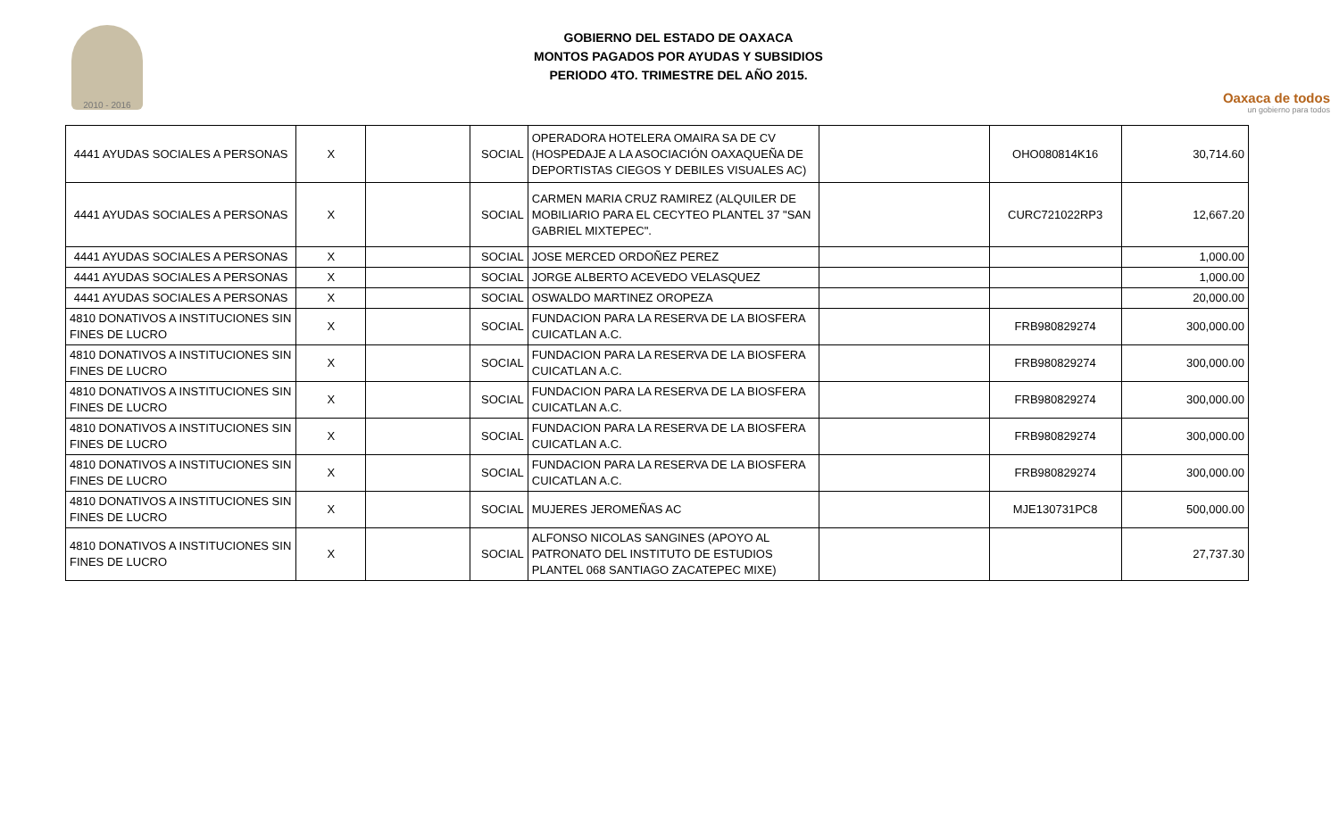2010 - 2016
GOBIERNO DEL ESTADO DE OAXACA
MONTOS PAGADOS POR AYUDAS Y SUBSIDIOS
PERIODO 4TO. TRIMESTRE DEL AÑO 2015.
Oaxaca de todos
un gobierno para todos
| 4441 AYUDAS SOCIALES A PERSONAS | X | | SOCIAL | OPERADORA HOTELERA OMAIRA SA DE CV (HOSPEDAJE A LA ASOCIACIÓN OAXAQUEÑA DE DEPORTISTAS CIEGOS Y DEBILES VISUALES AC) | | OHO080814K16 | 30,714.60 |
| 4441 AYUDAS SOCIALES A PERSONAS | X | | SOCIAL | CARMEN MARIA CRUZ RAMIREZ (ALQUILER DE MOBILIARIO PARA EL CECYTEO PLANTEL 37 "SAN GABRIEL MIXTEPEC". | | CURC721022RP3 | 12,667.20 |
| 4441 AYUDAS SOCIALES A PERSONAS | X | | SOCIAL | JOSE MERCED ORDOÑEZ PEREZ | | | 1,000.00 |
| 4441 AYUDAS SOCIALES A PERSONAS | X | | SOCIAL | JORGE ALBERTO ACEVEDO VELASQUEZ | | | 1,000.00 |
| 4441 AYUDAS SOCIALES A PERSONAS | X | | SOCIAL | OSWALDO MARTINEZ OROPEZA | | | 20,000.00 |
| 4810 DONATIVOS A INSTITUCIONES SIN FINES DE LUCRO | X | | SOCIAL | FUNDACION PARA LA RESERVA DE LA BIOSFERA CUICATLAN A.C. | | FRB980829274 | 300,000.00 |
| 4810 DONATIVOS A INSTITUCIONES SIN FINES DE LUCRO | X | | SOCIAL | FUNDACION PARA LA RESERVA DE LA BIOSFERA CUICATLAN A.C. | | FRB980829274 | 300,000.00 |
| 4810 DONATIVOS A INSTITUCIONES SIN FINES DE LUCRO | X | | SOCIAL | FUNDACION PARA LA RESERVA DE LA BIOSFERA CUICATLAN A.C. | | FRB980829274 | 300,000.00 |
| 4810 DONATIVOS A INSTITUCIONES SIN FINES DE LUCRO | X | | SOCIAL | FUNDACION PARA LA RESERVA DE LA BIOSFERA CUICATLAN A.C. | | FRB980829274 | 300,000.00 |
| 4810 DONATIVOS A INSTITUCIONES SIN FINES DE LUCRO | X | | SOCIAL | FUNDACION PARA LA RESERVA DE LA BIOSFERA CUICATLAN A.C. | | FRB980829274 | 300,000.00 |
| 4810 DONATIVOS A INSTITUCIONES SIN FINES DE LUCRO | X | | SOCIAL | MUJERES JEROMEÑAS AC | | MJE130731PC8 | 500,000.00 |
| 4810 DONATIVOS A INSTITUCIONES SIN FINES DE LUCRO | X | | SOCIAL | ALFONSO NICOLAS SANGINES (APOYO AL PATRONATO DEL INSTITUTO DE ESTUDIOS PLANTEL 068 SANTIAGO ZACATEPEC MIXE) | | | 27,737.30 |